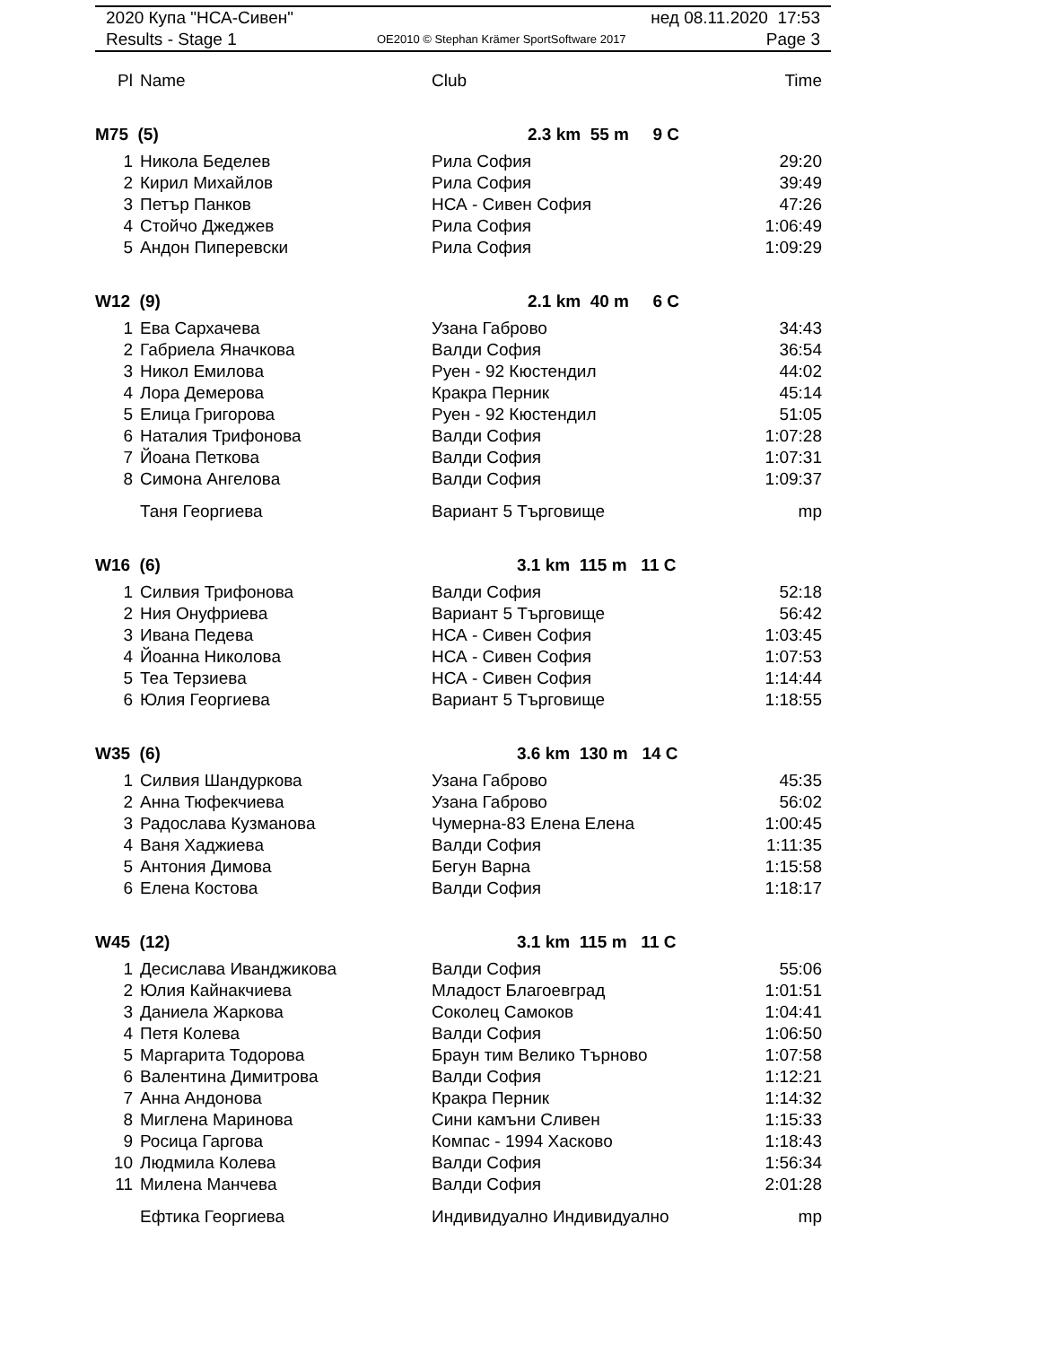2020 Купа "НСА-Сивен" нед 08.11.2020 17:53
Results - Stage 1 OE2010 © Stephan Krämer SportSoftware 2017 Page 3
| Pl | Name | Club | Time |
| --- | --- | --- | --- |
| M75 (5) | | 2.3 km 55 m 9 C | |
| 1 | Никола Беделев | Рила София | 29:20 |
| 2 | Кирил Михайлов | Рила София | 39:49 |
| 3 | Петър Панков | НСА - Сивен София | 47:26 |
| 4 | Стойчо Джеджев | Рила София | 1:06:49 |
| 5 | Андон Пиперевски | Рила София | 1:09:29 |
| W12 (9) | | 2.1 km 40 m 6 C | |
| 1 | Ева Сархачева | Узана Габрово | 34:43 |
| 2 | Габриела Яначкова | Валди София | 36:54 |
| 3 | Никол Емилова | Руен - 92 Кюстендил | 44:02 |
| 4 | Лора Демерова | Кракра Перник | 45:14 |
| 5 | Елица Григорова | Руен - 92 Кюстендил | 51:05 |
| 6 | Наталия Трифонова | Валди София | 1:07:28 |
| 7 | Йоана Петкова | Валди София | 1:07:31 |
| 8 | Симона Ангелова | Валди София | 1:09:37 |
| | Таня Георгиева | Вариант 5 Търговище | mp |
| W16 (6) | | 3.1 km 115 m 11 C | |
| 1 | Силвия Трифонова | Валди София | 52:18 |
| 2 | Ния Онуфриева | Вариант 5 Търговище | 56:42 |
| 3 | Ивана Педева | НСА - Сивен София | 1:03:45 |
| 4 | Йоанна Николова | НСА - Сивен София | 1:07:53 |
| 5 | Теа Терзиева | НСА - Сивен София | 1:14:44 |
| 6 | Юлия Георгиева | Вариант 5 Търговище | 1:18:55 |
| W35 (6) | | 3.6 km 130 m 14 C | |
| 1 | Силвия Шандуркова | Узана Габрово | 45:35 |
| 2 | Анна Тюфекчиева | Узана Габрово | 56:02 |
| 3 | Радослава Кузманова | Чумерна-83 Елена Елена | 1:00:45 |
| 4 | Ваня Хаджиева | Валди София | 1:11:35 |
| 5 | Антония Димова | Бегун Варна | 1:15:58 |
| 6 | Елена Костова | Валди София | 1:18:17 |
| W45 (12) | | 3.1 km 115 m 11 C | |
| 1 | Десислава Иванджикова | Валди София | 55:06 |
| 2 | Юлия Кайнакчиева | Младост Благоевград | 1:01:51 |
| 3 | Даниела Жаркова | Соколец Самоков | 1:04:41 |
| 4 | Петя Колева | Валди София | 1:06:50 |
| 5 | Маргарита Тодорова | Браун тим Велико Търново | 1:07:58 |
| 6 | Валентина Димитрова | Валди София | 1:12:21 |
| 7 | Анна Андонова | Кракра Перник | 1:14:32 |
| 8 | Миглена Маринова | Сини камъни Сливен | 1:15:33 |
| 9 | Росица Гаргова | Компас - 1994 Хасково | 1:18:43 |
| 10 | Людмила Колева | Валди София | 1:56:34 |
| 11 | Милена Манчева | Валди София | 2:01:28 |
| | Ефтика Георгиева | Индивидуално Индивидуално | mp |